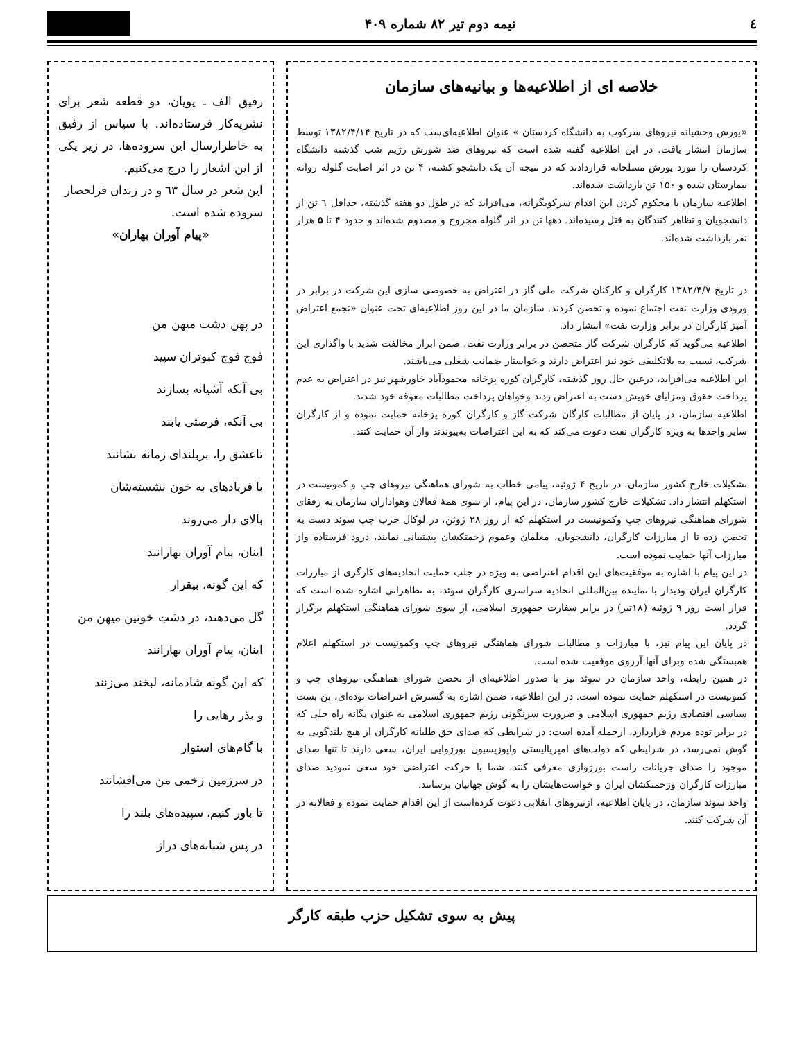٤ نیمه دوم تیر ۸۲ شماره ۴۰۹
خلاصه ای از اطلاعیه‌ها و بیانیه‌های سازمان
«یورش وحشیانه نیروهای سرکوب به دانشگاه کردستان » عنوان اطلاعیه‌ای‌ست که در تاریخ ۱۳۸۲/۴/۱۴ توسط سازمان انتشار یافت. در این اطلاعیه گفته شده است که نیروهای ضد شورش رژیم شب گذشته دانشگاه کردستان را مورد یورش مسلحانه قراردادند که در نتیجه آن یک دانشجو کشته، ۴ تن در اثر اصابت گلوله روانه بیمارستان شده و ۱۵۰ تن بازداشت شده‌اند.
اطلاعیه سازمان با محکوم کردن این اقدام سرکوبگرانه، می‌افزاید که در طول دو هفته گذشته، حداقل ٦ تن از دانشجویان و تظاهر کنندگان به قتل رسیده‌اند. دهها تن در اثر گلوله مجروح و مصدوم شده‌اند و حدود ۴ تا ۵ هزار نفر بازداشت شده‌اند.
در تاریخ ۱۳۸۲/۴/۷ کارگران و کارکنان شرکت ملی گاز در اعتراض به خصوصی سازی این شرکت در برابر در ورودی وزارت نفت اجتماع نموده و تحصن کردند. سازمان ما در این روز اطلاعیه‌ای تحت عنوان «تجمع اعتراض آمیز کارگران در برابر وزارت نفت» انتشار داد.
اطلاعیه می‌گوید که کارگران شرکت گاز متحصن در برابر وزارت نفت، ضمن ابراز مخالفت شدید با واگذاری این شرکت، نسبت به بلاتکلیفی خود نیز اعتراض دارند و خواستار ضمانت شغلی می‌باشند.
این اطلاعیه می‌افزاید، درعین حال روز گذشته، کارگران کوره پزخانه محمودآباد خاورشهر نیز در اعتراض به عدم پرداخت حقوق ومزایای خویش دست به اعتراض زدند وخواهان پرداخت مطالبات معوقه خود شدند.
اطلاعیه سازمان، در پایان از مطالبات کارگان شرکت گاز و کارگران کوره پزخانه حمایت نموده و از کارگران سایر واحدها به ویژه کارگران نفت دعوت می‌کند که به این اعتراضات به‌پیوندند واز آن حمایت کنند.
تشکیلات خارج کشور سازمان، در تاریخ ۴ ژوئیه، پیامی خطاب به شورای هماهنگی نیروهای چپ و کمونیست در استکهلم انتشار داد. تشکیلات خارج کشور سازمان، در این پیام، از سوی همهٔ فعالان وهواداران سازمان به رفقای شورای هماهنگی نیروهای چپ وکمونیست در استکهلم که از روز ۲۸ ژوئن، در لوکال حزب چپ سوئد دست به تحصن زده تا از مبارزات کارگران، دانشجویان، معلمان وعموم زحمتکشان پشتیبانی نمایند، درود فرستاده واز مبارزات آنها حمایت نموده است.
در این پیام با اشاره به موفقیت‌های این اقدام اعتراضی به ویژه در جلب حمایت اتحادیه‌های کارگری از مبارزات کارگران ایران ودیدار با نماینده بین‌المللی اتحادیه سراسری کارگران سوئد، به تظاهراتی اشاره شده است که قرار است روز ۹ ژوئیه (۱۸تیر) در برابر سفارت جمهوری اسلامی، از سوی شورای هماهنگی استکهلم برگزار گردد.
در پایان این پیام نیز، با مبارزات و مطالبات شورای هماهنگی نیروهای چپ وکمونیست در استکهلم اعلام همبستگی شده وبرای آنها آرزوی موفقیت شده است.
در همین رابطه، واحد سازمان در سوئد نیز با صدور اطلاعیه‌ای از تحصن شورای هماهنگی نیروهای چپ و کمونیست در استکهلم حمایت نموده است. در این اطلاعیه، ضمن اشاره به گسترش اعتراضات توده‌ای، بن بست سیاسی اقتصادی رژیم جمهوری اسلامی و ضرورت سرنگونی رژیم جمهوری اسلامی به عنوان یگانه راه حلی که در برابر توده مردم قراردارد، ازجمله آمده است: در شرایطی که صدای حق طلبانه کارگران از هیچ بلندگویی به گوش نمی‌رسد، در شرایطی که دولت‌های امپریالیستی واپوزیسیون بورژوایی ایران، سعی دارند تا تنها صدای موجود را صدای جریانات راست بورژوازی معرفی کنند، شما با حرکت اعتراضی خود سعی نمودید صدای مبارزات کارگران وزحمتکشان ایران و خواست‌هایشان را به گوش جهانیان برسانند.
واحد سوئد سازمان، در پایان اطلاعیه، ازنیروهای انقلابی دعوت کرده‌است از این اقدام حمایت نموده و فعالانه در آن شرکت کنند.
رفیق الف ـ پویان، دو قطعه شعر برای نشریه‌کار فرستاده‌اند. با سپاس از رفیق به خاطرارسال این سروده‌ها، در زیر یکی از این اشعار را درج می‌کنیم.
این شعر در سال ٦۳ و در زندان قزلحصار سروده شده است.
«پیام آوران بهاران»
در پهن دشت میهن من
فوج فوج کبوتران سپید
بی آنکه آشیانه بسازند
بی آنکه، فرصتی یابند
تاعشق را، بربلندای زمانه نشانند
با فریادهای به خون نشسته‌شان
بالای دار می‌روند
اینان، پیام آوران بهارانند
که این گونه، بیقرار
گل می‌دهند، در دشتِ خونین میهن من
اینان، پیام آوران بهارانند
که این گونه شادمانه، لبخند می‌زنند
و بذر رهایی را
با گام‌های استوار
در سرزمین زخمی من می‌افشانند
تا باور کنیم، سپیده‌های بلند را
در پس شبانه‌های دراز
پیش به سوی تشکیل حزب طبقه کارگر